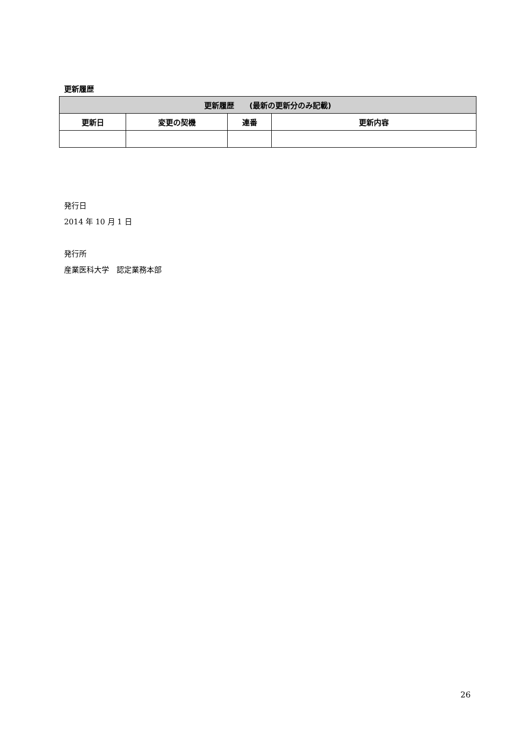更新履歴
| 更新履歴 (最新の更新分のみ記載) | | | |
| --- | --- | --- | --- |
| 更新日 | 変更の契機 | 連番 | 更新内容 |
発行日
2014 年 10 月 1 日
発行所
産業医科大学　認定業務本部
26